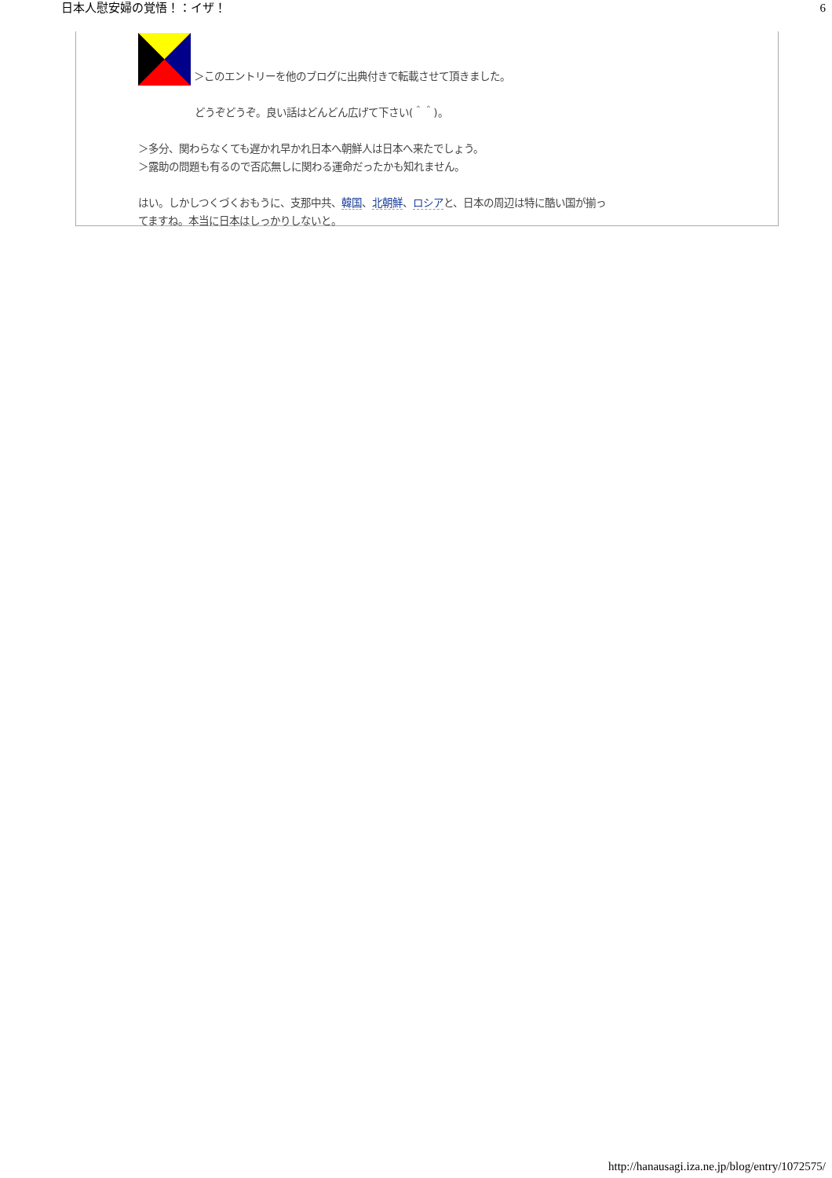日本人慰安婦の覚悟！：イザ！ 6
＞このエントリーを他のブログに出典付きで転載させて頂きました。
どうぞどうぞ。良い話はどんどん広げて下さい(＾＾)。
＞多分、関わらなくても遅かれ早かれ日本へ朝鮮人は日本へ来たでしょう。
＞露助の問題も有るので否応無しに関わる運命だったかも知れません。
はい。しかしつくづくおもうに、支那中共、韓国、北朝鮮、ロシアと、日本の周辺は特に酷い国が揃ってますね。本当に日本はしっかりしないと。
http://hanausagi.iza.ne.jp/blog/entry/1072575/